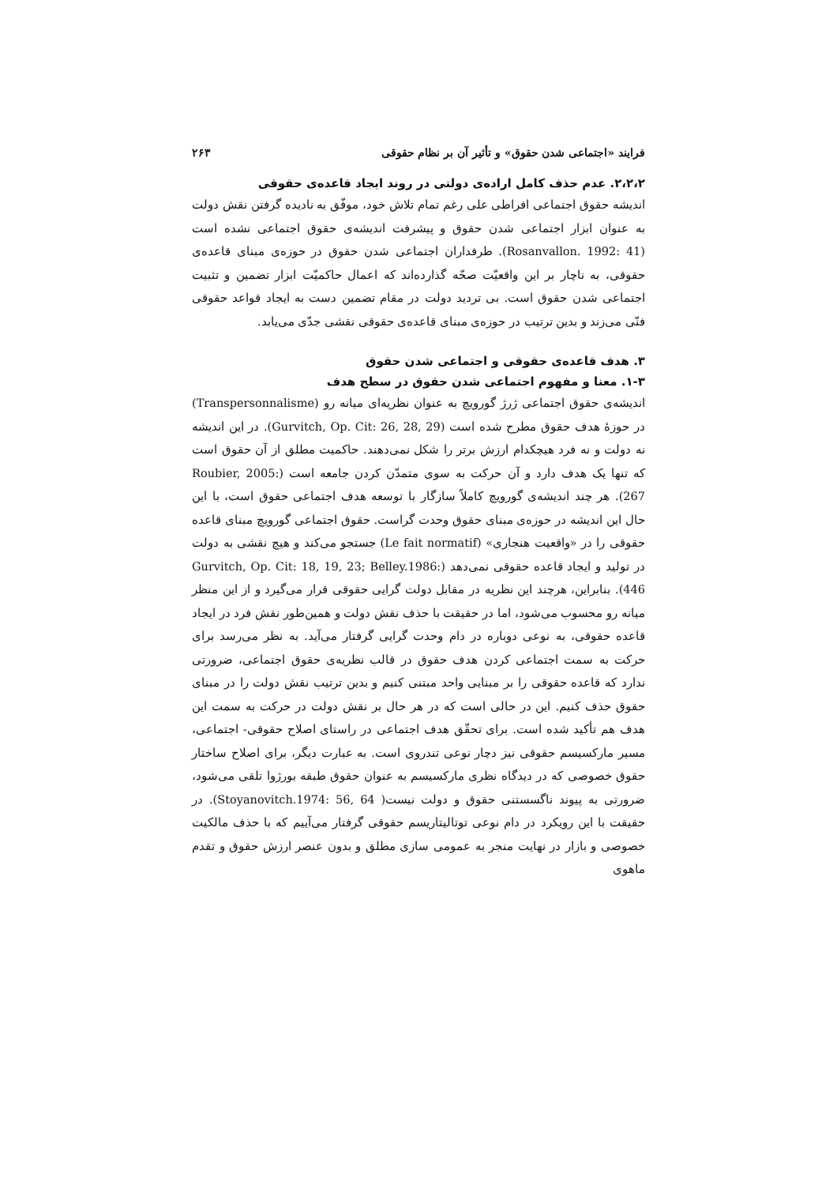فرایند «اجتماعی شدن حقوق» و تأثیر آن بر نظام حقوقی ۲۶۳
۲،۲،۲. عدم حذف کامل اراده‌ی دولتی در روند ایجاد قاعده‌ی حقوقی
اندیشه حقوق اجتماعی افراطی علی رغم تمام تلاش خود، موفّق به نادیده گرفتن نقش دولت به عنوان ابزار اجتماعی شدن حقوق و پیشرفت اندیشه‌ی حقوق اجتماعی نشده است (Rosanvallon. 1992: 41). طرفداران اجتماعی شدن حقوق در حوزه‌ی مبنای قاعده‌ی حقوقی، به ناچار بر این واقعیّت صحّه گذارده‌اند که اعمال حاکمیّت ابزار تضمین و تثبیت اجتماعی شدن حقوق است. بی تردید دولت در مقام تضمین دست به ایجاد قواعد حقوقی فنّی می‌زند و بدین ترتیب در حوزه‌ی مبنای قاعده‌ی حقوقی نقشی جدّی می‌یابد.
۳. هدف قاعده‌ی حقوقی و اجتماعی شدن حقوق
۱-۳. معنا و مفهوم اجتماعی شدن حقوق در سطح هدف
اندیشه‌ی حقوق اجتماعی ژرژ گورویچ به عنوان نظریه‌ای میانه رو (Transpersonnalisme) در حوزهٔ هدف حقوق مطرح شده است (Gurvitch, Op. Cit: 26, 28, 29). در این اندیشه نه دولت و نه فرد هیچکدام ارزش برتر را شکل نمی‌دهند. حاکمیت مطلق از آن حقوق است که تنها یک هدف دارد و آن حرکت به سوی متمدّن کردن جامعه است (Roubier, 2005: 267). هر چند اندیشه‌ی گورویچ کاملاً سازگار با توسعه هدف اجتماعی حقوق است، با این حال این اندیشه در حوزه‌ی مبنای حقوق وحدت گراست. حقوق اجتماعی گورویچ مبنای قاعده حقوقی را در «واقعیت هنجاری» (Le fait normatif) جستجو می‌کند و هیچ نقشی به دولت در تولید و ایجاد قاعده حقوقی نمی‌دهد (Gurvitch, Op. Cit: 18, 19, 23; Belley.1986: 446). بنابراین، هرچند این نظریه در مقابل دولت گرایی حقوقی قرار می‌گیرد و از این منظر میانه رو محسوب می‌شود، اما در حقیقت با حذف نقش دولت و همین‌طور نقش فرد در ایجاد قاعده حقوقی، به نوعی دوباره در دام وحدت گرایی گرفتار می‌آید. به نظر می‌رسد برای حرکت به سمت اجتماعی کردن هدف حقوق در قالب نظریه‌ی حقوق اجتماعی، ضرورتی ندارد که قاعده حقوقی را بر مبنایی واحد مبتنی کنیم و بدین ترتیب نقش دولت را در مبنای حقوق حذف کنیم. این در حالی است که در هر حال بر نقش دولت در حرکت به سمت این هدف هم تأکید شده است. برای تحقّق هدف اجتماعی در راستای اصلاح حقوقی- اجتماعی، مسیر مارکسیسم حقوقی نیز دچار نوعی تندروی است. به عبارت دیگر، برای اصلاح ساختار حقوق خصوصی که در دیدگاه نظری مارکسیسم به عنوان حقوق طبقه بورژوا تلقی می‌شود، ضرورتی به پیوند ناگسستنی حقوق و دولت نیست( Stoyanovitch.1974: 56, 64). در حقیقت با این رویکرد در دام نوعی توتالیتاریسم حقوقی گرفتار می‌آییم که با حذف مالکیت خصوصی و بازار در نهایت منجر به عمومی سازی مطلق و بدون عنصر ارزش حقوق و تقدم ماهوی